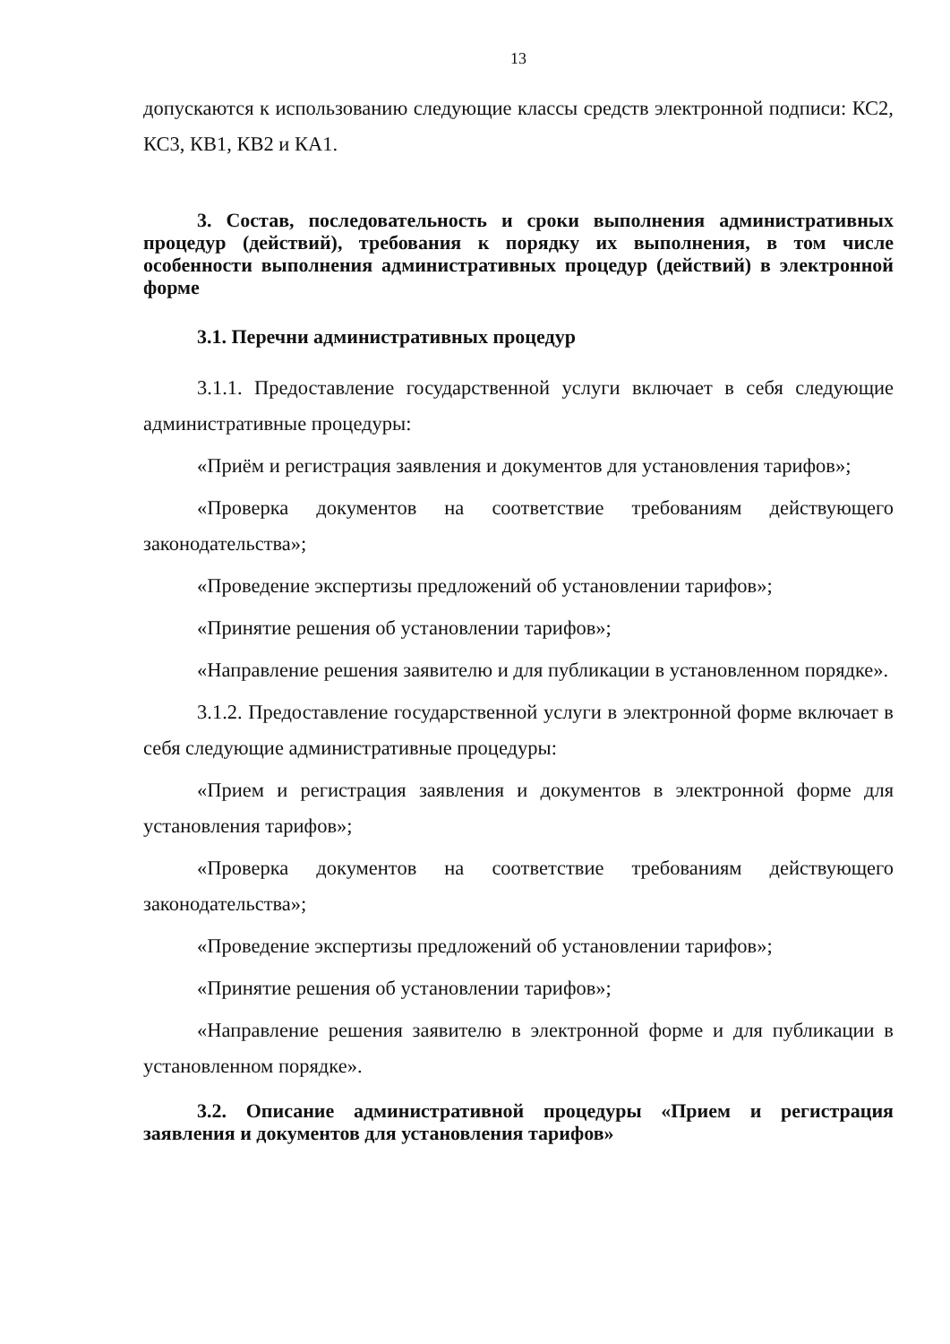13
допускаются к использованию следующие классы средств электронной подписи: КС2, КС3, КВ1, КВ2 и КА1.
3. Состав, последовательность и сроки выполнения административных процедур (действий), требования к порядку их выполнения, в том числе особенности выполнения административных процедур (действий) в электронной форме
3.1. Перечни административных процедур
3.1.1. Предоставление государственной услуги включает в себя следующие административные процедуры:
«Приём и регистрация заявления и документов для установления тарифов»;
«Проверка документов на соответствие требованиям действующего законодательства»;
«Проведение экспертизы предложений об установлении тарифов»;
«Принятие решения об установлении тарифов»;
«Направление решения заявителю и для публикации в установленном порядке».
3.1.2. Предоставление государственной услуги в электронной форме включает в себя следующие административные процедуры:
«Прием и регистрация заявления и документов в электронной форме для установления тарифов»;
«Проверка документов на соответствие требованиям действующего законодательства»;
«Проведение экспертизы предложений об установлении тарифов»;
«Принятие решения об установлении тарифов»;
«Направление решения заявителю в электронной форме и для публикации в установленном порядке».
3.2. Описание административной процедуры «Прием и регистрация заявления и документов для установления тарифов»